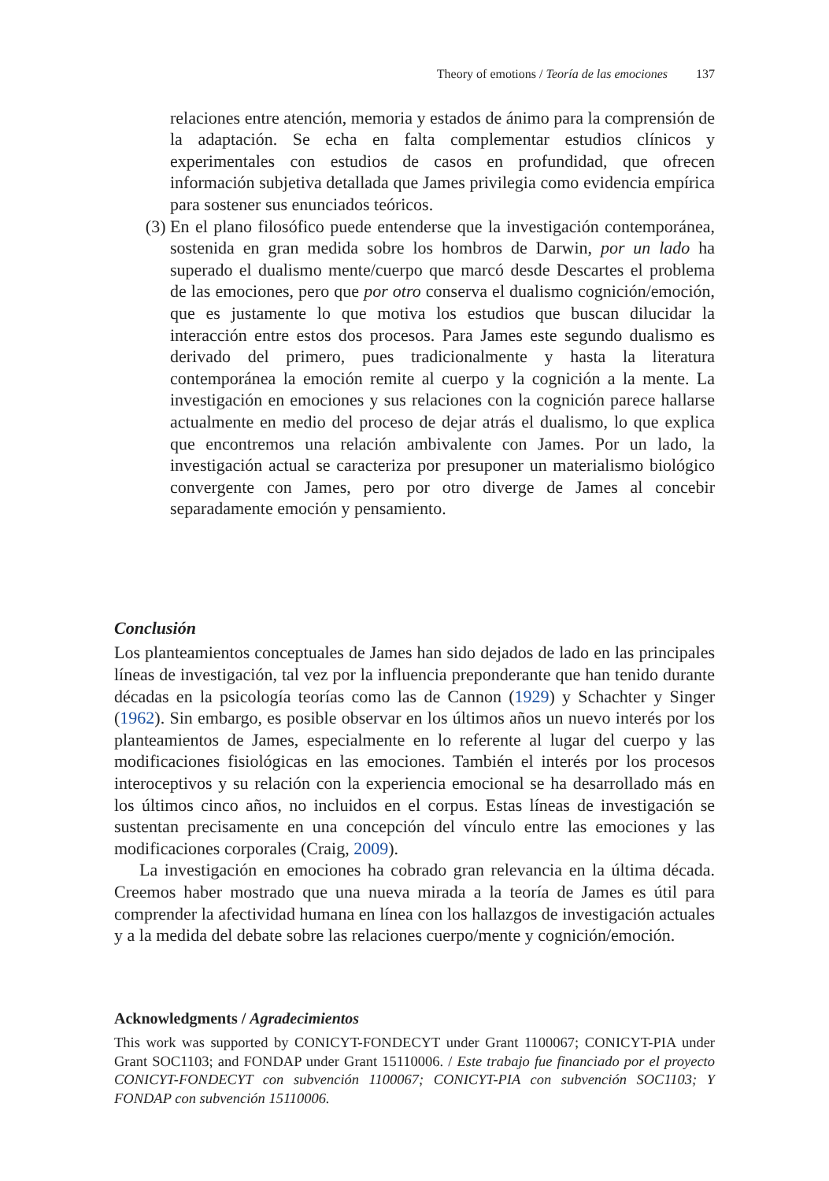Theory of emotions / Teoría de las emociones 137
relaciones entre atención, memoria y estados de ánimo para la comprensión de la adaptación. Se echa en falta complementar estudios clínicos y experimentales con estudios de casos en profundidad, que ofrecen información subjetiva detallada que James privilegia como evidencia empírica para sostener sus enunciados teóricos.
(3) En el plano filosófico puede entenderse que la investigación contemporánea, sostenida en gran medida sobre los hombros de Darwin, por un lado ha superado el dualismo mente/cuerpo que marcó desde Descartes el problema de las emociones, pero que por otro conserva el dualismo cognición/emoción, que es justamente lo que motiva los estudios que buscan dilucidar la interacción entre estos dos procesos. Para James este segundo dualismo es derivado del primero, pues tradicionalmente y hasta la literatura contemporánea la emoción remite al cuerpo y la cognición a la mente. La investigación en emociones y sus relaciones con la cognición parece hallarse actualmente en medio del proceso de dejar atrás el dualismo, lo que explica que encontremos una relación ambivalente con James. Por un lado, la investigación actual se caracteriza por presuponer un materialismo biológico convergente con James, pero por otro diverge de James al concebir separadamente emoción y pensamiento.
Conclusión
Los planteamientos conceptuales de James han sido dejados de lado en las principales líneas de investigación, tal vez por la influencia preponderante que han tenido durante décadas en la psicología teorías como las de Cannon (1929) y Schachter y Singer (1962). Sin embargo, es posible observar en los últimos años un nuevo interés por los planteamientos de James, especialmente en lo referente al lugar del cuerpo y las modificaciones fisiológicas en las emociones. También el interés por los procesos interoceptivos y su relación con la experiencia emocional se ha desarrollado más en los últimos cinco años, no incluidos en el corpus. Estas líneas de investigación se sustentan precisamente en una concepción del vínculo entre las emociones y las modificaciones corporales (Craig, 2009).
La investigación en emociones ha cobrado gran relevancia en la última década. Creemos haber mostrado que una nueva mirada a la teoría de James es útil para comprender la afectividad humana en línea con los hallazgos de investigación actuales y a la medida del debate sobre las relaciones cuerpo/mente y cognición/emoción.
Acknowledgments / Agradecimientos
This work was supported by CONICYT-FONDECYT under Grant 1100067; CONICYT-PIA under Grant SOC1103; and FONDAP under Grant 15110006. / Este trabajo fue financiado por el proyecto CONICYT-FONDECYT con subvención 1100067; CONICYT-PIA con subvención SOC1103; Y FONDAP con subvención 15110006.